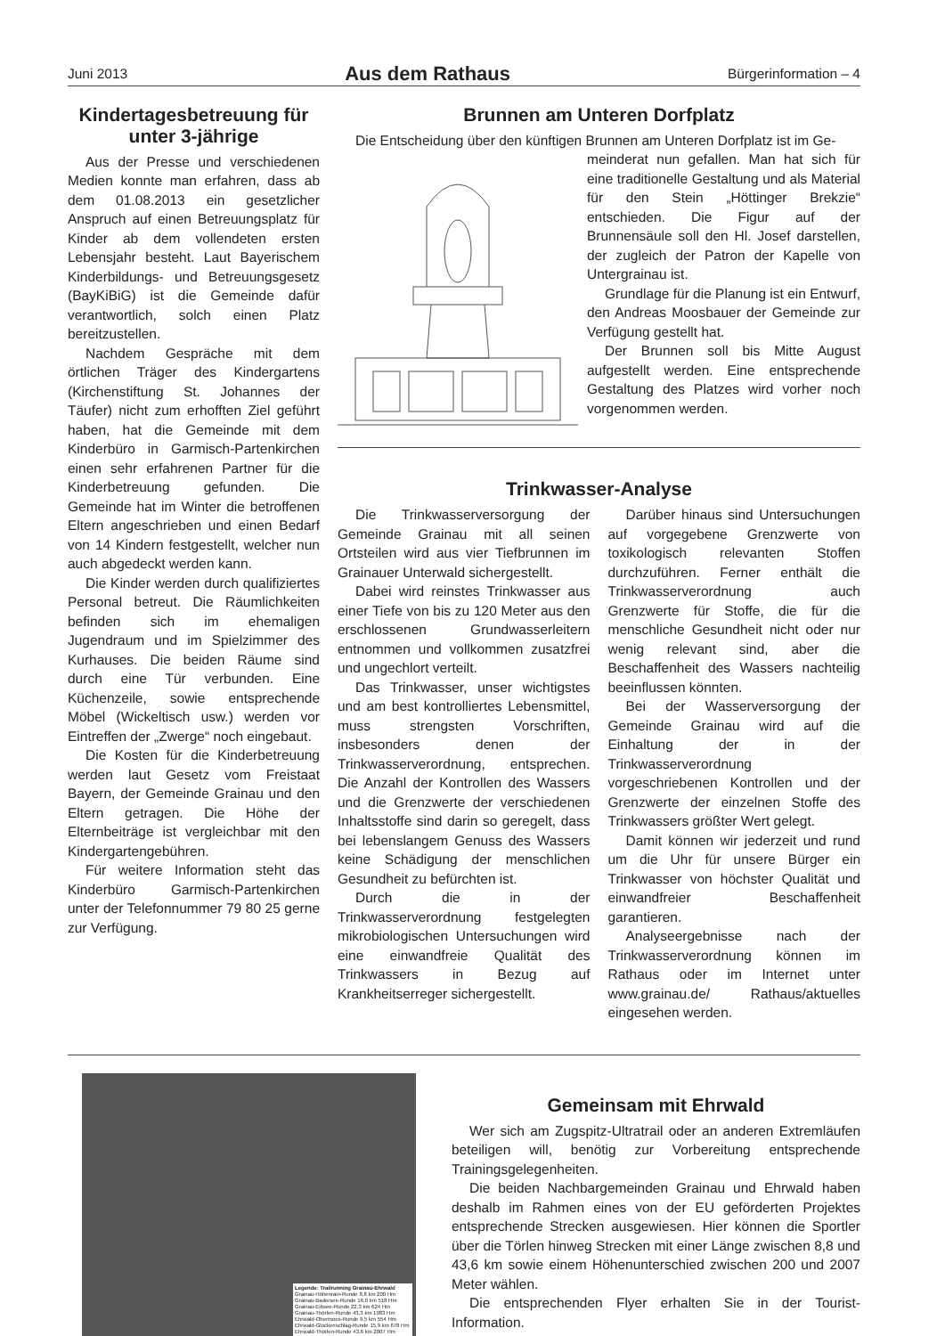Juni 2013 Aus dem Rathaus Bürgerinformation – 4
Kindertagesbetreuung für unter 3-jährige
Aus der Presse und verschiedenen Medien konnte man erfahren, dass ab dem 01.08.2013 ein gesetzlicher Anspruch auf einen Betreuungsplatz für Kinder ab dem vollendeten ersten Lebensjahr besteht. Laut Bayerischem Kinderbildungs- und Betreuungsgesetz (BayKiBiG) ist die Gemeinde dafür verantwortlich, solch einen Platz bereitzustellen.
Nachdem Gespräche mit dem örtlichen Träger des Kindergartens (Kirchenstiftung St. Johannes der Täufer) nicht zum erhofften Ziel geführt haben, hat die Gemeinde mit dem Kinderbüro in Garmisch-Partenkirchen einen sehr erfahrenen Partner für die Kinderbetreuung gefunden. Die Gemeinde hat im Winter die betroffenen Eltern angeschrieben und einen Bedarf von 14 Kindern festgestellt, welcher nun auch abgedeckt werden kann.
Die Kinder werden durch qualifiziertes Personal betreut. Die Räumlichkeiten befinden sich im ehemaligen Jugendraum und im Spielzimmer des Kurhauses. Die beiden Räume sind durch eine Tür verbunden. Eine Küchenzeile, sowie entsprechende Möbel (Wickeltisch usw.) werden vor Eintreffen der „Zwerge“ noch eingebaut.
Die Kosten für die Kinderbetreuung werden laut Gesetz vom Freistaat Bayern, der Gemeinde Grainau und den Eltern getragen. Die Höhe der Elternbeiträge ist vergleichbar mit den Kindergartengebühren.
Für weitere Information steht das Kinderbüro Garmisch-Partenkirchen unter der Telefonnummer 79 80 25 gerne zur Verfügung.
Brunnen am Unteren Dorfplatz
Die Entscheidung über den künftigen Brunnen am Unteren Dorfplatz ist im Ge-
meinderat nun gefallen. Man hat sich für eine traditionelle Gestaltung und als Material für den Stein „Höttinger Brekzie“ entschieden. Die Figur auf der Brunnensäule soll den Hl. Josef darstellen, der zugleich der Patron der Kapelle von Untergrainau ist.
Grundlage für die Planung ist ein Entwurf, den Andreas Moosbauer der Gemeinde zur Verfügung gestellt hat.
Der Brunnen soll bis Mitte August aufgestellt werden. Eine entsprechende Gestaltung des Platzes wird vorher noch vorgenommen werden.
Trinkwasser-Analyse
Die Trinkwasserversorgung der Gemeinde Grainau mit all seinen Ortsteilen wird aus vier Tiefbrunnen im Grainauer Unterwald sichergestellt.
Dabei wird reinstes Trinkwasser aus einer Tiefe von bis zu 120 Meter aus den erschlossenen Grundwasserleitern entnommen und vollkommen zusatzfrei und ungechlort verteilt.
Das Trinkwasser, unser wichtigstes und am best kontrolliertes Lebensmittel, muss strengsten Vorschriften, insbesonders denen der Trinkwasserverordnung, entsprechen. Die Anzahl der Kontrollen des Wassers und die Grenzwerte der verschiedenen Inhaltsstoffe sind darin so geregelt, dass bei lebenslangem Genuss des Wassers keine Schädigung der menschlichen Gesundheit zu befürchten ist.
Durch die in der Trinkwasserverordnung festgelegten mikrobiologischen Untersuchungen wird eine einwandfreie Qualität des Trinkwassers in Bezug auf Krankheitserreger sichergestellt.
Darüber hinaus sind Untersuchungen auf vorgegebene Grenzwerte von toxikologisch relevanten Stoffen durchzuführen. Ferner enthält die Trinkwasserverordnung auch Grenzwerte für Stoffe, die für die menschliche Gesundheit nicht oder nur wenig relevant sind, aber die Beschaffenheit des Wassers nachteilig beeinflussen könnten.
Bei der Wasserversorgung der Gemeinde Grainau wird auf die Einhaltung der in der Trinkwasserverordnung vorgeschriebenen Kontrollen und der Grenzwerte der einzelnen Stoffe des Trinkwassers größter Wert gelegt.
Damit können wir jederzeit und rund um die Uhr für unsere Bürger ein Trinkwasser von höchster Qualität und einwandfreier Beschaffenheit garantieren.
Analyseergebnisse nach der Trinkwasserverordnung können im Rathaus oder im Internet unter www.grainau.de/ Rathaus/aktuelles eingesehen werden.
Legende: Trailrunning Grainau-Ehrwald
Grainau-Höhenrain-Runde 8,8 km 200 Hm
Grainau-Badersee-Runde 16,0 km 518 Hm
Grainau-Eibsee-Runde 22,3 km 624 Hm
Grainau-Thörlen-Runde 43,3 km 1983 Hm
Ehrwald-Obermoos-Runde 9,5 km 554 Hm
Ehrwald-Glockenschlag-Runde 15,9 km 678 Hm
Ehrwald-Thörlen-Runde 43,6 km 2007 Hm
Gemeinsam mit Ehrwald
Wer sich am Zugspitz-Ultratrail oder an anderen Extremläufen beteiligen will, benötig zur Vorbereitung entsprechende Trainingsgelegenheiten.
Die beiden Nachbargemeinden Grainau und Ehrwald haben deshalb im Rahmen eines von der EU geförderten Projektes entsprechende Strecken ausgewiesen. Hier können die Sportler über die Törlen hinweg Strecken mit einer Länge zwischen 8,8 und 43,6 km sowie einem Höhenunterschied zwischen 200 und 2007 Meter wählen.
Die entsprechenden Flyer erhalten Sie in der Tourist-Information.